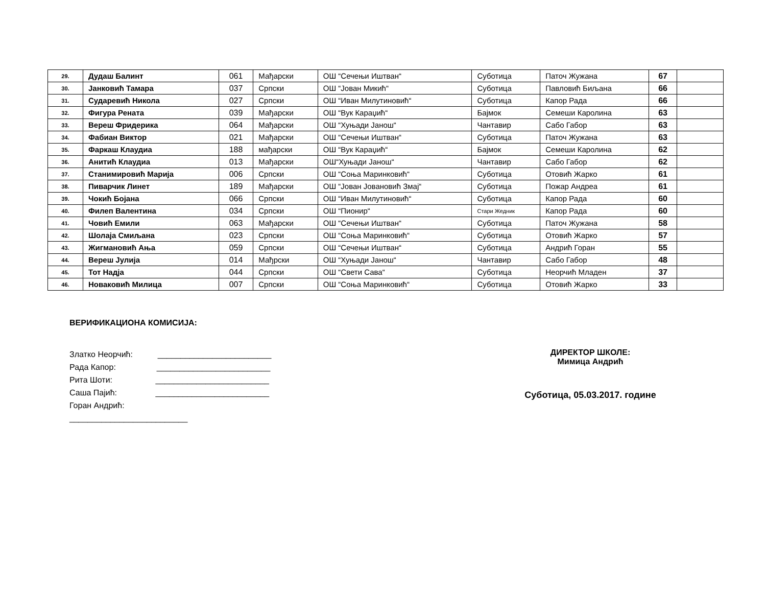| 29. | Дудаш Балинт | 061 | Мађарски | ОШ “Сечењи Иштван“ | Суботица | Паточ Жужана | 67 | |
| 30. | Јанковић Тамара | 037 | Српски | ОШ “Јован Микић“ | Суботица | Павловић Биљана | 66 | |
| 31. | Сударевић Никола | 027 | Српски | ОШ “Иван Милутиновић“ | Суботица | Капор Рада | 66 | |
| 32. | Фигура Рената | 039 | Мађарски | ОШ “Вук Караџић“ | Бајмок | Семеши Каролина | 63 | |
| 33. | Вереш Фридерика | 064 | Мађарски | ОШ “Хуњади Јанош“ | Чантавир | Сабо Габор | 63 | |
| 34. | Фабиан Виктор | 021 | Мађарски | ОШ “Сечењи Иштван“ | Суботица | Паточ Жужана | 63 | |
| 35. | Фаркаш Клаудиа | 188 | мађарски | ОШ “Вук Караџић“ | Бајмок | Семеши Каролина | 62 | |
| 36. | Анитић Клаудиа | 013 | Мађарски | ОШ“Хуњади Јанош“ | Чантавир | Сабо Габор | 62 | |
| 37. | Станимировић Марија | 006 | Српски | ОШ “Соња Маринковић“ | Суботица | Отовић Жарко | 61 | |
| 38. | Пиварчик Линет | 189 | Мађарски | ОШ “Јован Јовановић Змај“ | Суботица | Пожар Андреа | 61 | |
| 39. | Чокић Бојана | 066 | Српски | ОШ “Иван Милутиновић“ | Суботица | Капор Рада | 60 | |
| 40. | Филеп Валентина | 034 | Српски | ОШ “Пионир“ | Стари Жедник | Капор Рада | 60 | |
| 41. | Човић Емили | 063 | Мађарски | ОШ “Сечењи Иштван“ | Суботица | Паточ Жужана | 58 | |
| 42. | Шолаја Смиљана | 023 | Српски | ОШ “Соња Маринковић“ | Суботица | Отовић Жарко | 57 | |
| 43. | Жигмановић Ања | 059 | Српски | ОШ “Сечењи Иштван“ | Суботица | Андрић Горан | 55 | |
| 44. | Вереш Јулија | 014 | Мађрски | ОШ “Хуњади Јанош“ | Чантавир | Сабо Габор | 48 | |
| 45. | Тот Надја | 044 | Српски | ОШ “Свети Сава“ | Суботица | Неорчић Младен | 37 | |
| 46. | Новаковић Милица | 007 | Српски | ОШ “Соња Маринковић“ | Суботица | Отовић Жарко | 33 | |
ВЕРИФИКАЦИОНА КОМИСИЈА:
Златко Неорчић: _________________________
Рада Капор: _________________________
Рита Шоти: _________________________
Саша Пајић: _________________________
Горан Андрић: __________________________
ДИРЕКТОР ШКОЛЕ:
Мимица Андрић
Суботица, 05.03.2017. године